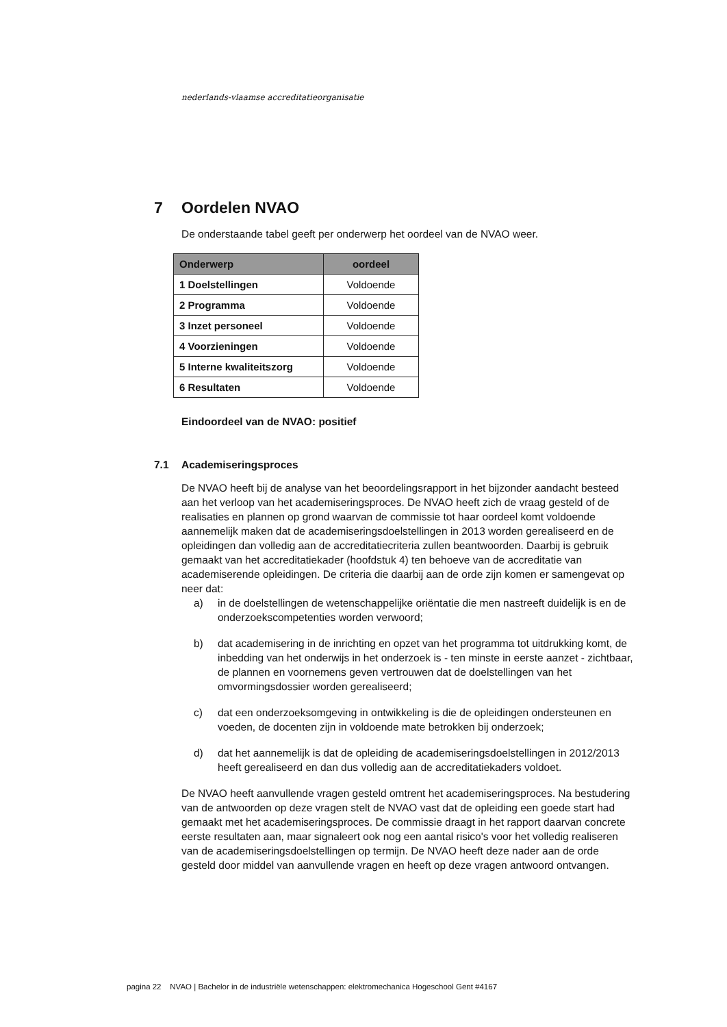nederlands-vlaamse accreditatieorganisatie
7 Oordelen NVAO
De onderstaande tabel geeft per onderwerp het oordeel van de NVAO weer.
| Onderwerp | oordeel |
| --- | --- |
| 1 Doelstellingen | Voldoende |
| 2 Programma | Voldoende |
| 3 Inzet personeel | Voldoende |
| 4 Voorzieningen | Voldoende |
| 5 Interne kwaliteitszorg | Voldoende |
| 6 Resultaten | Voldoende |
Eindoordeel van de NVAO: positief
7.1 Academiseringsproces
De NVAO heeft bij de analyse van het beoordelingsrapport in het bijzonder aandacht besteed aan het verloop van het academiseringsproces. De NVAO heeft zich de vraag gesteld of de realisaties en plannen op grond waarvan de commissie tot haar oordeel komt voldoende aannemelijk maken dat de academiseringsdoelstellingen in 2013 worden gerealiseerd en de opleidingen dan volledig aan de accreditatiecriteria zullen beantwoorden. Daarbij is gebruik gemaakt van het accreditatiekader (hoofdstuk 4) ten behoeve van de accreditatie van academiserende opleidingen. De criteria die daarbij aan de orde zijn komen er samengevat op neer dat:
a) in de doelstellingen de wetenschappelijke oriëntatie die men nastreeft duidelijk is en de onderzoekscompetenties worden verwoord;
b) dat academisering in de inrichting en opzet van het programma tot uitdrukking komt, de inbedding van het onderwijs in het onderzoek is - ten minste in eerste aanzet - zichtbaar, de plannen en voornemens geven vertrouwen dat de doelstellingen van het omvormingsdossier worden gerealiseerd;
c) dat een onderzoeksomgeving in ontwikkeling is die de opleidingen ondersteunen en voeden, de docenten zijn in voldoende mate betrokken bij onderzoek;
d) dat het aannemelijk is dat de opleiding de academiseringsdoelstellingen in 2012/2013 heeft gerealiseerd en dan dus volledig aan de accreditatiekaders voldoet.
De NVAO heeft aanvullende vragen gesteld omtrent het academiseringsproces. Na bestudering van de antwoorden op deze vragen stelt de NVAO vast dat de opleiding een goede start had gemaakt met het academiseringsproces. De commissie draagt in het rapport daarvan concrete eerste resultaten aan, maar signaleert ook nog een aantal risico's voor het volledig realiseren van de academiseringsdoelstellingen op termijn. De NVAO heeft deze nader aan de orde gesteld door middel van aanvullende vragen en heeft op deze vragen antwoord ontvangen.
pagina 22 NVAO | Bachelor in de industriële wetenschappen: elektromechanica Hogeschool Gent #4167